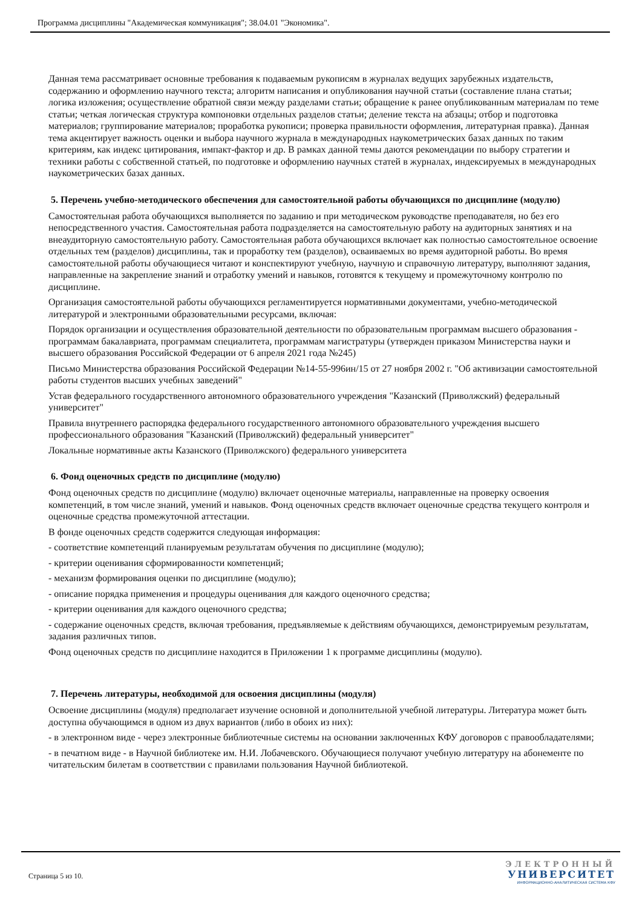Программа дисциплины "Академическая коммуникация"; 38.04.01 "Экономика".
Данная тема рассматривает основные требования к подаваемым рукописям в журналах ведущих зарубежных издательств, содержанию и оформлению научного текста; алгоритм написания и опубликования научной статьи (составление плана статьи; логика изложения; осуществление обратной связи между разделами статьи; обращение к ранее опубликованным материалам по теме статьи; четкая логическая структура компоновки отдельных разделов статьи; деление текста на абзацы; отбор и подготовка материалов; группирование материалов; проработка рукописи; проверка правильности оформления, литературная правка). Данная тема акцентирует важность оценки и выбора научного журнала в международных наукометрических базах данных по таким критериям, как индекс цитирования, импакт-фактор и др. В рамках данной темы даются рекомендации по выбору стратегии и техники работы с собственной статьей, по подготовке и оформлению научных статей в журналах, индексируемых в международных наукометрических базах данных.
5. Перечень учебно-методического обеспечения для самостоятельной работы обучающихся по дисциплине (модулю)
Самостоятельная работа обучающихся выполняется по заданию и при методическом руководстве преподавателя, но без его непосредственного участия. Самостоятельная работа подразделяется на самостоятельную работу на аудиторных занятиях и на внеаудиторную самостоятельную работу. Самостоятельная работа обучающихся включает как полностью самостоятельное освоение отдельных тем (разделов) дисциплины, так и проработку тем (разделов), осваиваемых во время аудиторной работы. Во время самостоятельной работы обучающиеся читают и конспектируют учебную, научную и справочную литературу, выполняют задания, направленные на закрепление знаний и отработку умений и навыков, готовятся к текущему и промежуточному контролю по дисциплине.
Организация самостоятельной работы обучающихся регламентируется нормативными документами, учебно-методической литературой и электронными образовательными ресурсами, включая:
Порядок организации и осуществления образовательной деятельности по образовательным программам высшего образования - программам бакалавриата, программам специалитета, программам магистратуры (утвержден приказом Министерства науки и высшего образования Российской Федерации от 6 апреля 2021 года №245)
Письмо Министерства образования Российской Федерации №14-55-996ин/15 от 27 ноября 2002 г. "Об активизации самостоятельной работы студентов высших учебных заведений"
Устав федерального государственного автономного образовательного учреждения "Казанский (Приволжский) федеральный университет"
Правила внутреннего распорядка федерального государственного автономного образовательного учреждения высшего профессионального образования "Казанский (Приволжский) федеральный университет"
Локальные нормативные акты Казанского (Приволжского) федерального университета
6. Фонд оценочных средств по дисциплине (модулю)
Фонд оценочных средств по дисциплине (модулю) включает оценочные материалы, направленные на проверку освоения компетенций, в том числе знаний, умений и навыков. Фонд оценочных средств включает оценочные средства текущего контроля и оценочные средства промежуточной аттестации.
В фонде оценочных средств содержится следующая информация:
- соответствие компетенций планируемым результатам обучения по дисциплине (модулю);
- критерии оценивания сформированности компетенций;
- механизм формирования оценки по дисциплине (модулю);
- описание порядка применения и процедуры оценивания для каждого оценочного средства;
- критерии оценивания для каждого оценочного средства;
- содержание оценочных средств, включая требования, предъявляемые к действиям обучающихся, демонстрируемым результатам, задания различных типов.
Фонд оценочных средств по дисциплине находится в Приложении 1 к программе дисциплины (модулю).
7. Перечень литературы, необходимой для освоения дисциплины (модуля)
Освоение дисциплины (модуля) предполагает изучение основной и дополнительной учебной литературы. Литература может быть доступна обучающимся в одном из двух вариантов (либо в обоих из них):
- в электронном виде - через электронные библиотечные системы на основании заключенных КФУ договоров с правообладателями;
- в печатном виде - в Научной библиотеке им. Н.И. Лобачевского. Обучающиеся получают учебную литературу на абонементе по читательским билетам в соответствии с правилами пользования Научной библиотекой.
Страница 5 из 10.
ЭЛЕКТРОННЫЙ
УНИВЕРСИТЕТ
ИНФОРМАЦИОННО-АНАЛИТИЧЕСКАЯ СИСТЕМА КФУ